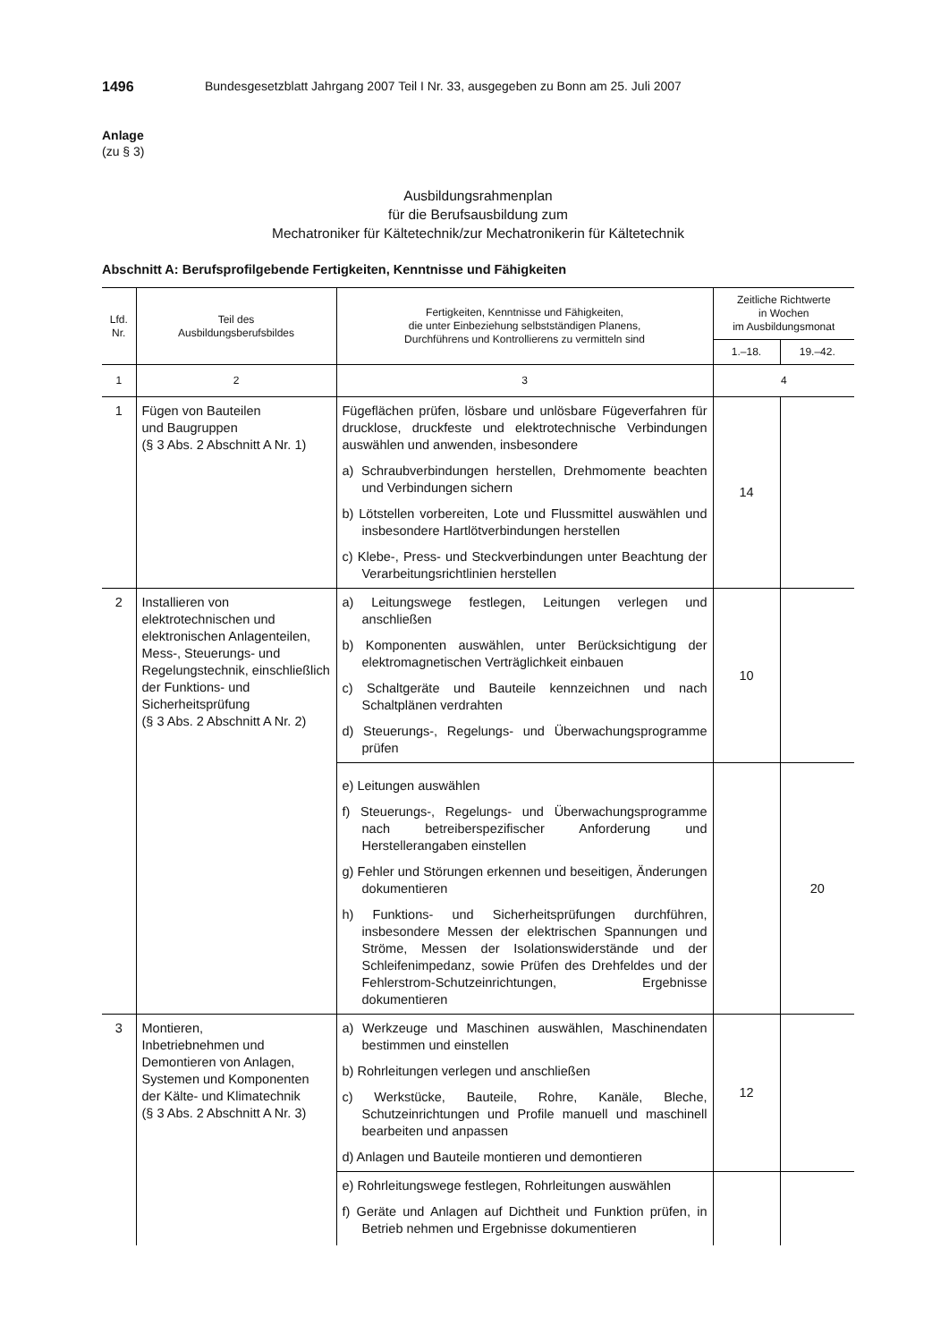1496 Bundesgesetzblatt Jahrgang 2007 Teil I Nr. 33, ausgegeben zu Bonn am 25. Juli 2007
Anlage
(zu § 3)
Ausbildungsrahmenplan
für die Berufsausbildung zum
Mechatroniker für Kältetechnik/zur Mechatronikerin für Kältetechnik
Abschnitt A: Berufsprofilgebende Fertigkeiten, Kenntnisse und Fähigkeiten
| Lfd. Nr. | Teil des Ausbildungsberufsbildes | Fertigkeiten, Kenntnisse und Fähigkeiten, die unter Einbeziehung selbstständigen Planens, Durchführens und Kontrollierens zu vermitteln sind | Zeitliche Richtwerte in Wochen im Ausbildungsmonat | |
| --- | --- | --- | --- | --- |
| | | | 1.–18. | 19.–42. |
| 1 | 2 | 3 | 4 | |
| 1 | Fügen von Bauteilen und Baugruppen (§ 3 Abs. 2 Abschnitt A Nr. 1) | Fügeflächen prüfen, lösbare und unlösbare Fügeverfahren für drucklose, druckfeste und elektrotechnische Verbindungen auswählen und anwenden, insbesondere a) Schraubverbindungen herstellen, Drehmomente beachten und Verbindungen sichern b) Lötstellen vorbereiten, Lote und Flussmittel auswählen und insbesondere Hartlötverbindungen herstellen c) Klebe-, Press- und Steckverbindungen unter Beachtung der Verarbeitungsrichtlinien herstellen | 14 | |
| 2 | Installieren von elektrotechnischen und elektronischen Anlagenteilen, Mess-, Steuerungs- und Regelungstechnik, einschließlich der Funktions- und Sicherheitsprüfung (§ 3 Abs. 2 Abschnitt A Nr. 2) | a) Leitungswege festlegen, Leitungen verlegen und anschließen b) Komponenten auswählen, unter Berücksichtigung der elektromagnetischen Verträglichkeit einbauen c) Schaltgeräte und Bauteile kennzeichnen und nach Schaltplänen verdrahten d) Steuerungs-, Regelungs- und Überwachungsprogramme prüfen | 10 | |
| | | e) Leitungen auswählen f) Steuerungs-, Regelungs- und Überwachungsprogramme nach betreiberspezifischer Anforderung und Herstellerangaben einstellen g) Fehler und Störungen erkennen und beseitigen, Änderungen dokumentieren h) Funktions- und Sicherheitsprüfungen durchführen, insbesondere Messen der elektrischen Spannungen und Ströme, Messen der Isolationswiderstände und der Schleifenimpedanz, sowie Prüfen des Drehfeldes und der Fehlerstrom-Schutzeinrichtungen, Ergebnisse dokumentieren | | 20 |
| 3 | Montieren, Inbetriebnehmen und Demontieren von Anlagen, Systemen und Komponenten der Kälte- und Klimatechnik (§ 3 Abs. 2 Abschnitt A Nr. 3) | a) Werkzeuge und Maschinen auswählen, Maschinendaten bestimmen und einstellen b) Rohrleitungen verlegen und anschließen c) Werkstücke, Bauteile, Rohre, Kanäle, Bleche, Schutzeinrichtungen und Profile manuell und maschinell bearbeiten und anpassen d) Anlagen und Bauteile montieren und demontieren | 12 | |
| | | e) Rohrleitungswege festlegen, Rohrleitungen auswählen f) Geräte und Anlagen auf Dichtheit und Funktion prüfen, in Betrieb nehmen und Ergebnisse dokumentieren | | |